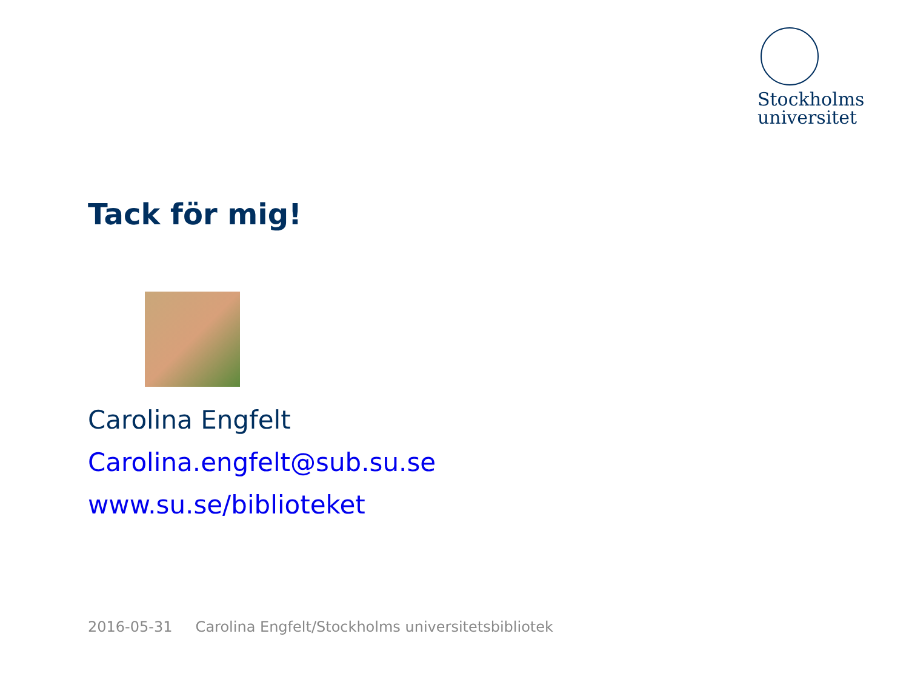Stockholms
universitet
Tack för mig!
Carolina Engfelt
Carolina.engfelt@sub.su.se
www.su.se/biblioteket
2016-05-31 Carolina Engfelt/Stockholms universitetsbibliotek